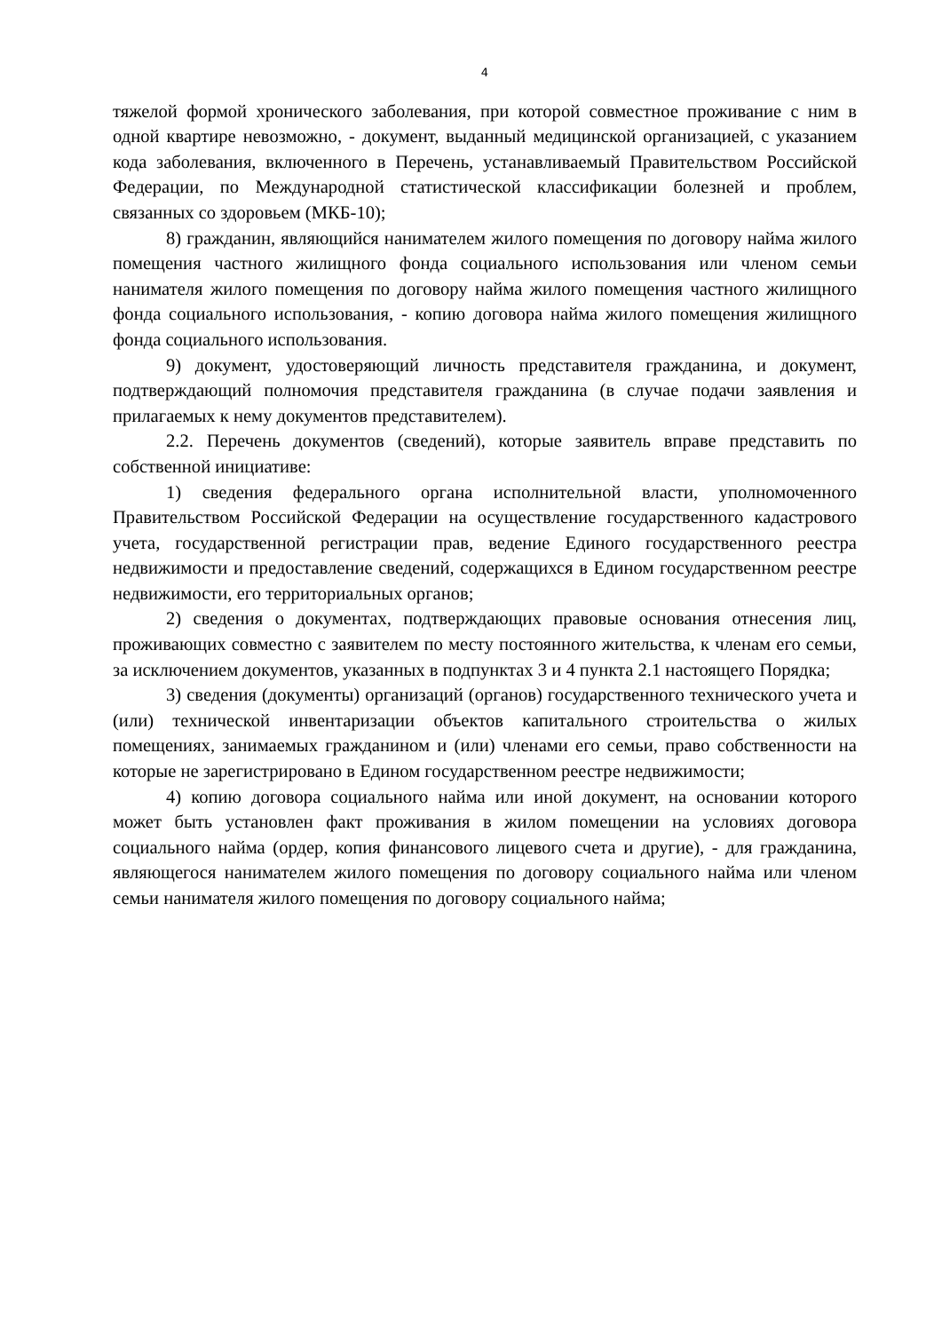4
тяжелой формой хронического заболевания, при которой совместное проживание с ним в одной квартире невозможно, - документ, выданный медицинской организацией, с указанием кода заболевания, включенного в Перечень, устанавливаемый Правительством Российской Федерации, по Международной статистической классификации болезней и проблем, связанных со здоровьем (МКБ-10);
8) гражданин, являющийся нанимателем жилого помещения по договору найма жилого помещения частного жилищного фонда социального использования или членом семьи нанимателя жилого помещения по договору найма жилого помещения частного жилищного фонда социального использования, - копию договора найма жилого помещения жилищного фонда социального использования.
9) документ, удостоверяющий личность представителя гражданина, и документ, подтверждающий полномочия представителя гражданина (в случае подачи заявления и прилагаемых к нему документов представителем).
2.2. Перечень документов (сведений), которые заявитель вправе представить по собственной инициативе:
1) сведения федерального органа исполнительной власти, уполномоченного Правительством Российской Федерации на осуществление государственного кадастрового учета, государственной регистрации прав, ведение Единого государственного реестра недвижимости и предоставление сведений, содержащихся в Едином государственном реестре недвижимости, его территориальных органов;
2) сведения о документах, подтверждающих правовые основания отнесения лиц, проживающих совместно с заявителем по месту постоянного жительства, к членам его семьи, за исключением документов, указанных в подпунктах 3 и 4 пункта 2.1 настоящего Порядка;
3) сведения (документы) организаций (органов) государственного технического учета и (или) технической инвентаризации объектов капитального строительства о жилых помещениях, занимаемых гражданином и (или) членами его семьи, право собственности на которые не зарегистрировано в Едином государственном реестре недвижимости;
4) копию договора социального найма или иной документ, на основании которого может быть установлен факт проживания в жилом помещении на условиях договора социального найма (ордер, копия финансового лицевого счета и другие), - для гражданина, являющегося нанимателем жилого помещения по договору социального найма или членом семьи нанимателя жилого помещения по договору социального найма;